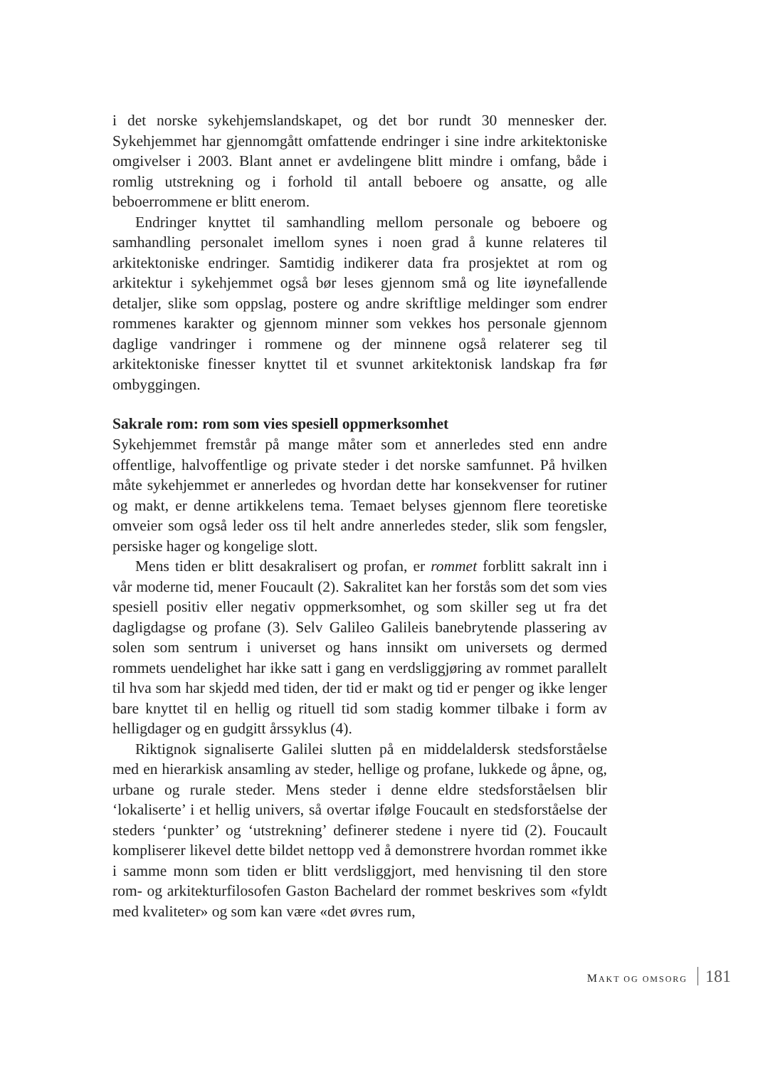i det norske sykehjemslandskapet, og det bor rundt 30 mennesker der. Sykehjemmet har gjennomgått omfattende endringer i sine indre arkitektoniske omgivelser i 2003. Blant annet er avdelingene blitt mindre i omfang, både i romlig utstrekning og i forhold til antall beboere og ansatte, og alle beboerrommene er blitt enerom.
Endringer knyttet til samhandling mellom personale og beboere og samhandling personalet imellom synes i noen grad å kunne relateres til arkitektoniske endringer. Samtidig indikerer data fra prosjektet at rom og arkitektur i sykehjemmet også bør leses gjennom små og lite iøynefallende detaljer, slike som oppslag, postere og andre skriftlige meldinger som endrer rommenes karakter og gjennom minner som vekkes hos personale gjennom daglige vandringer i rommene og der minnene også relaterer seg til arkitektoniske finesser knyttet til et svunnet arkitektonisk landskap fra før ombyggingen.
Sakrale rom: rom som vies spesiell oppmerksomhet
Sykehjemmet fremstår på mange måter som et annerledes sted enn andre offentlige, halvoffentlige og private steder i det norske samfunnet. På hvilken måte sykehjemmet er annerledes og hvordan dette har konsekvenser for rutiner og makt, er denne artikkelens tema. Temaet belyses gjennom flere teoretiske omveier som også leder oss til helt andre annerledes steder, slik som fengsler, persiske hager og kongelige slott.
Mens tiden er blitt desakralisert og profan, er rommet forblitt sakralt inn i vår moderne tid, mener Foucault (2). Sakralitet kan her forstås som det som vies spesiell positiv eller negativ oppmerksomhet, og som skiller seg ut fra det dagligdagse og profane (3). Selv Galileo Galileis banebrytende plassering av solen som sentrum i universet og hans innsikt om universets og dermed rommets uendelighet har ikke satt i gang en verdsliggjøring av rommet parallelt til hva som har skjedd med tiden, der tid er makt og tid er penger og ikke lenger bare knyttet til en hellig og rituell tid som stadig kommer tilbake i form av helligdager og en gudgitt årssyklus (4).
Riktignok signaliserte Galilei slutten på en middelaldersk stedsforståelse med en hierarkisk ansamling av steder, hellige og profane, lukkede og åpne, og, urbane og rurale steder. Mens steder i denne eldre stedsforståelsen blir ‘lokaliserte’ i et hellig univers, så overtar ifølge Foucault en stedsforståelse der steders ‘punkter’ og ‘utstrekning’ definerer stedene i nyere tid (2). Foucault kompliserer likevel dette bildet nettopp ved å demonstrere hvordan rommet ikke i samme monn som tiden er blitt verdsliggjort, med henvisning til den store rom- og arkitekturfilosofen Gaston Bachelard der rommet beskrives som «fyldt med kvaliteter» og som kan være «det øvres rum,
MAKT OG OMSORG 181